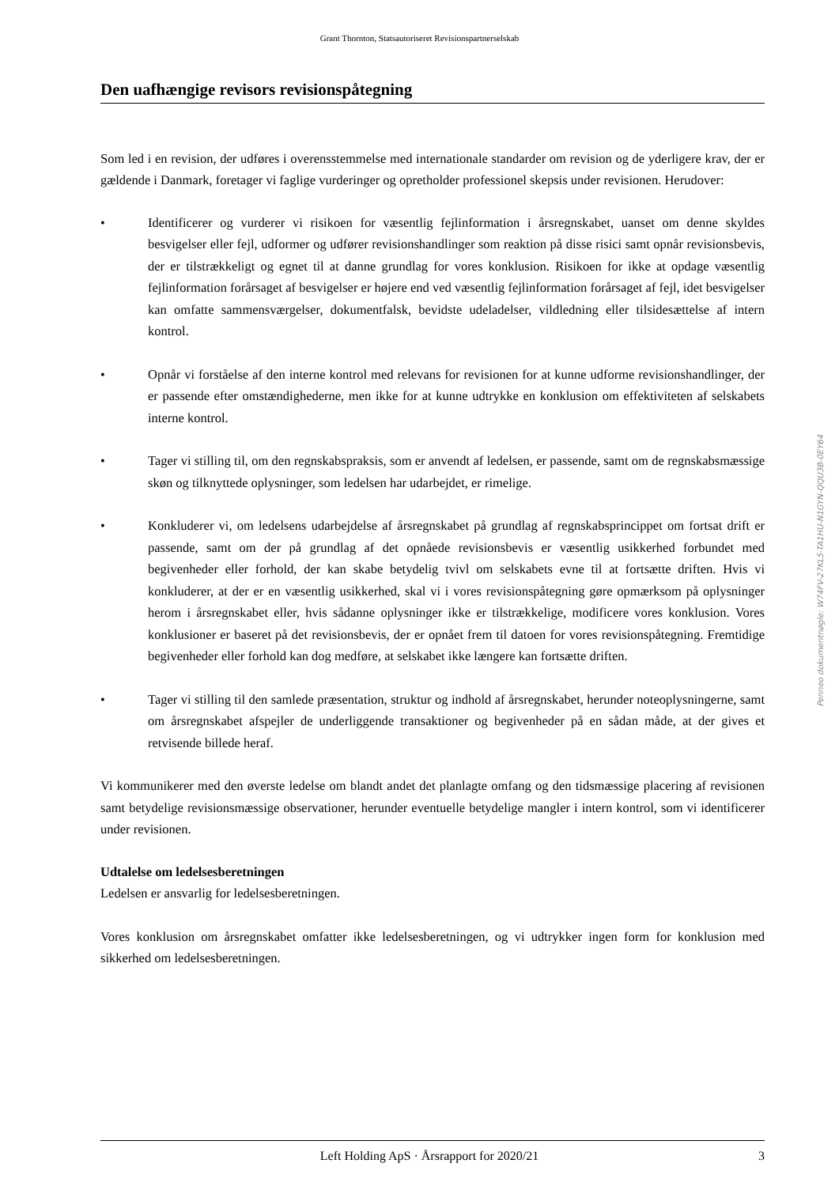Grant Thornton, Statsautoriseret Revisionspartnerselskab
Den uafhængige revisors revisionspåtegning
Som led i en revision, der udføres i overensstemmelse med internationale standarder om revision og de yderligere krav, der er gældende i Danmark, foretager vi faglige vurderinger og opretholder professionel skepsis under revisionen. Herudover:
• Identificerer og vurderer vi risikoen for væsentlig fejlinformation i årsregnskabet, uanset om denne skyldes besvigelser eller fejl, udformer og udfører revisionshandlinger som reaktion på disse risici samt opnår revisionsbevis, der er tilstrækkeligt og egnet til at danne grundlag for vores konklusion. Risikoen for ikke at opdage væsentlig fejlinformation forårsaget af besvigelser er højere end ved væsentlig fejlinformation forårsaget af fejl, idet besvigelser kan omfatte sammensværgelser, dokumentfalsk, bevidste udeladelser, vildledning eller tilsidesættelse af intern kontrol.
• Opnår vi forståelse af den interne kontrol med relevans for revisionen for at kunne udforme revisionshandlinger, der er passende efter omstændighederne, men ikke for at kunne udtrykke en konklusion om effektiviteten af selskabets interne kontrol.
• Tager vi stilling til, om den regnskabspraksis, som er anvendt af ledelsen, er passende, samt om de regnskabsmæssige skøn og tilknyttede oplysninger, som ledelsen har udarbejdet, er rimelige.
• Konkluderer vi, om ledelsens udarbejdelse af årsregnskabet på grundlag af regnskabsprincippet om fortsat drift er passende, samt om der på grundlag af det opnåede revisionsbevis er væsentlig usikkerhed forbundet med begivenheder eller forhold, der kan skabe betydelig tvivl om selskabets evne til at fortsætte driften. Hvis vi konkluderer, at der er en væsentlig usikkerhed, skal vi i vores revisionspåtegning gøre opmærksom på oplysninger herom i årsregnskabet eller, hvis sådanne oplysninger ikke er tilstrækkelige, modificere vores konklusion. Vores konklusioner er baseret på det revisionsbevis, der er opnået frem til datoen for vores revisionspåtegning. Fremtidige begivenheder eller forhold kan dog medføre, at selskabet ikke længere kan fortsætte driften.
• Tager vi stilling til den samlede præsentation, struktur og indhold af årsregnskabet, herunder noteoplysningerne, samt om årsregnskabet afspejler de underliggende transaktioner og begivenheder på en sådan måde, at der gives et retvisende billede heraf.
Vi kommunikerer med den øverste ledelse om blandt andet det planlagte omfang og den tidsmæssige placering af revisionen samt betydelige revisionsmæssige observationer, herunder eventuelle betydelige mangler i intern kontrol, som vi identificerer under revisionen.
Udtalelse om ledelsesberetningen
Ledelsen er ansvarlig for ledelsesberetningen.
Vores konklusion om årsregnskabet omfatter ikke ledelsesberetningen, og vi udtrykker ingen form for konklusion med sikkerhed om ledelsesberetningen.
Penneo dokumentnøgle: W74FV-27KL5-TA1HU-N1GYN-QQU3B-0EY64
Left Holding ApS · Årsrapport for 2020/21 3